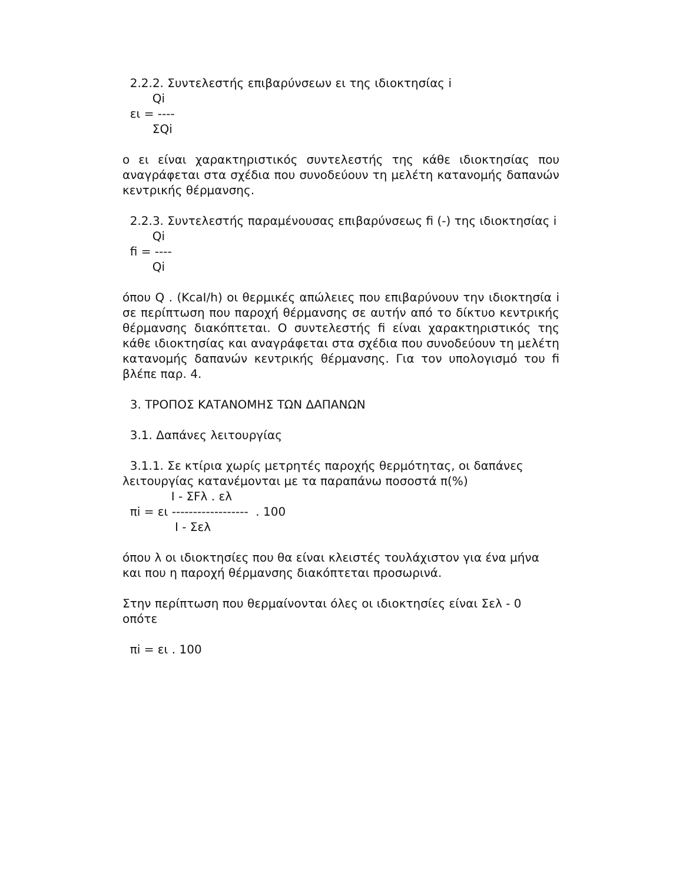2.2.2. Συντελεστής επιβαρύνσεων ει της ιδιοκτησίας i
Qi
ει = ----
ΣQi
ο ει είναι χαρακτηριστικός συντελεστής της κάθε ιδιοκτησίας που αναγράφεται στα σχέδια που συνοδεύουν τη μελέτη κατανομής δαπανών κεντρικής θέρμανσης.
2.2.3. Συντελεστής παραμένουσας επιβαρύνσεως fi (-) της ιδιοκτησίας i
Qi
fi = ----
Qi
όπου Q . (KcaI/h) οι θερμικές απώλειες που επιβαρύνουν την ιδιοκτησία i σε περίπτωση που παροχή θέρμανσης σε αυτήν από το δίκτυο κεντρικής θέρμανσης διακόπτεται. Ο συντελεστής fi είναι χαρακτηριστικός της κάθε ιδιοκτησίας και αναγράφεται στα σχέδια που συνοδεύουν τη μελέτη κατανομής δαπανών κεντρικής θέρμανσης. Για τον υπολογισμό του fi βλέπε παρ. 4.
3. ΤΡΟΠΟΣ ΚΑΤΑΝΟΜΗΣ ΤΩΝ ΔΑΠΑΝΩΝ
3.1. Δαπάνες λειτουργίας
3.1.1. Σε κτίρια χωρίς μετρητές παροχής θερμότητας, οι δαπάνες λειτουργίας κατανέμονται με τα παραπάνω ποσοστά π(%)
I - ΣFλ . ελ
πi = ει ------------------ . 100
I - Σελ
όπου λ οι ιδιοκτησίες που θα είναι κλειστές τουλάχιστον για ένα μήνα και που η παροχή θέρμανσης διακόπτεται προσωρινά.
Στην περίπτωση που θερμαίνονται όλες οι ιδιοκτησίες είναι Σελ - 0 οπότε
πi = ει . 100